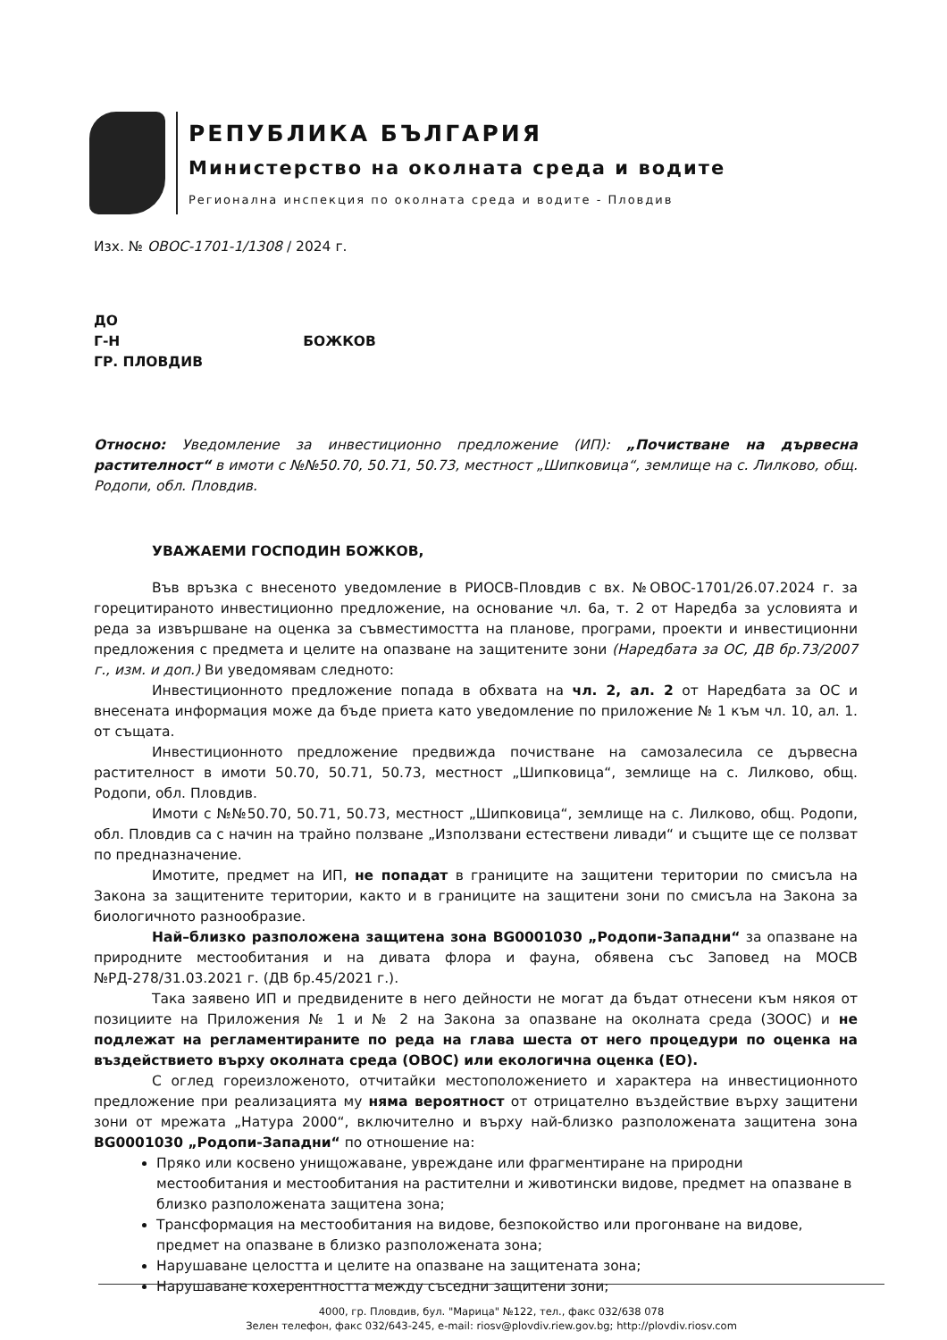РЕПУБЛИКА БЪЛГАРИЯ
Министерство на околната среда и водите
Регионална инспекция по околната среда и водите - Пловдив
Изх. № ОВОС-1701-1/1308 / 2024 г.
ДО
Г-Н БОЖКОВ
ГР. ПЛОВДИВ
Относно: Уведомление за инвестиционно предложение (ИП): „Почистване на дървесна растителност“ в имоти с №№50.70, 50.71, 50.73, местност „Шипковица“, землище на с. Лилково, общ. Родопи, обл. Пловдив.
УВАЖАЕМИ ГОСПОДИН БОЖКОВ,
Във връзка с внесеното уведомление в РИОСВ-Пловдив с вх. №ОВОС-1701/26.07.2024 г. за горецитираното инвестиционно предложение, на основание чл. 6а, т. 2 от Наредба за условията и реда за извършване на оценка за съвместимостта на планове, програми, проекти и инвестиционни предложения с предмета и целите на опазване на защитените зони (Наредбата за ОС, ДВ бр.73/2007 г., изм. и доп.) Ви уведомявам следното:
Инвестиционното предложение попада в обхвата на чл. 2, ал. 2 от Наредбата за ОС и внесената информация може да бъде приета като уведомление по приложение № 1 към чл. 10, ал. 1. от същата.
Инвестиционното предложение предвижда почистване на самозалесила се дървесна растителност в имоти 50.70, 50.71, 50.73, местност „Шипковица“, землище на с. Лилково, общ. Родопи, обл. Пловдив.
Имоти с №№50.70, 50.71, 50.73, местност „Шипковица“, землище на с. Лилково, общ. Родопи, обл. Пловдив са с начин на трайно ползване „Използвани естествени ливади“ и същите ще се ползват по предназначение.
Имотите, предмет на ИП, не попадат в границите на защитени територии по смисъла на Закона за защитените територии, както и в границите на защитени зони по смисъла на Закона за биологичното разнообразие.
Най–близко разположена защитена зона BG0001030 „Родопи-Западни“ за опазване на природните местообитания и на дивата флора и фауна, обявена със Заповед на МОСВ №РД-278/31.03.2021 г. (ДВ бр.45/2021 г.).
Така заявено ИП и предвидените в него дейности не могат да бъдат отнесени към някоя от позициите на Приложения № 1 и № 2 на Закона за опазване на околната среда (ЗООС) и не подлежат на регламентираните по реда на глава шеста от него процедури по оценка на въздействието върху околната среда (ОВОС) или екологична оценка (ЕО).
С оглед гореизложеното, отчитайки местоположението и характера на инвестиционното предложение при реализацията му няма вероятност от отрицателно въздействие върху защитени зони от мрежата „Натура 2000“, включително и върху най-близко разположената защитена зона BG0001030 „Родопи-Западни“ по отношение на:
Пряко или косвено унищожаване, увреждане или фрагментиране на природни местообитания и местообитания на растителни и животински видове, предмет на опазване в близко разположената защитена зона;
Трансформация на местообитания на видове, безпокойство или прогонване на видове, предмет на опазване в близко разположената зона;
Нарушаване целостта и целите на опазване на защитената зона;
Нарушаване кохерентността между съседни защитени зони;
4000, гр. Пловдив, бул. "Марица" №122, тел., факс 032/638 078
Зелен телефон, факс 032/643-245, e-mail: riosv@plovdiv.riew.gov.bg; http://plovdiv.riosv.com